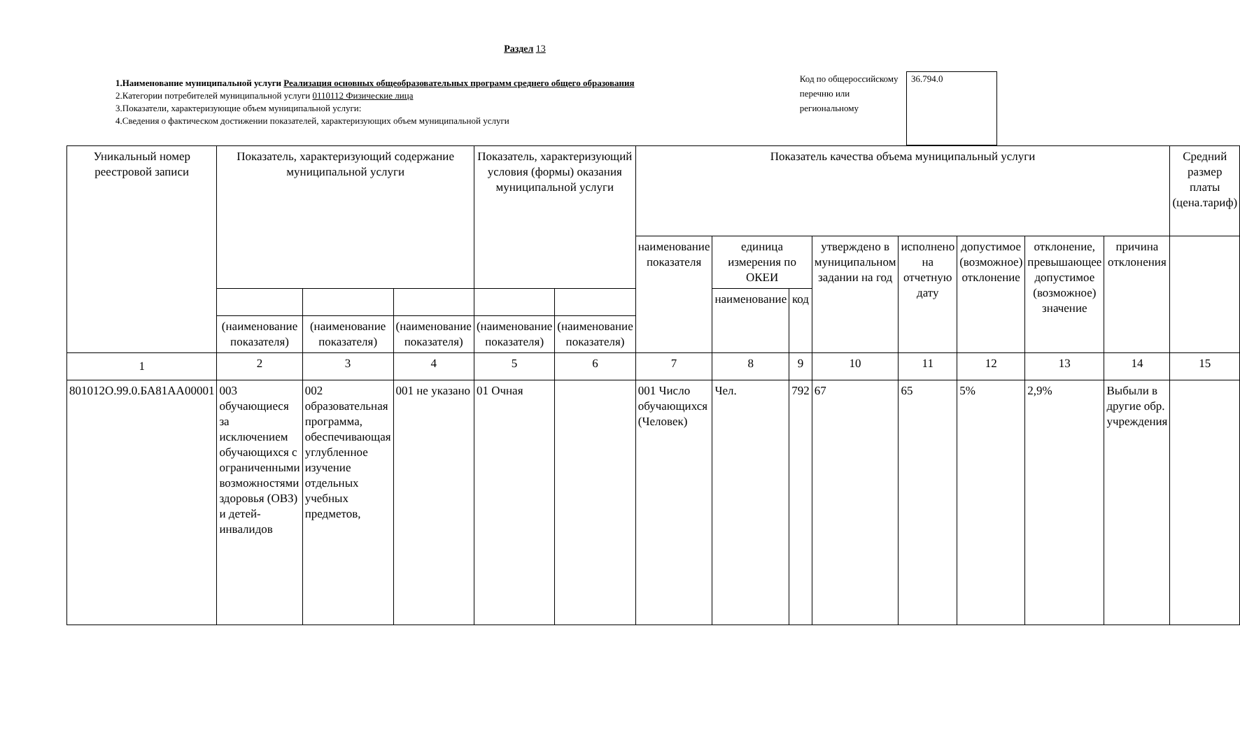Раздел 13
1.Наименование муниципальной услуги Реализация основных общеобразовательных программ среднего общего образования
2.Категории потребителей муниципальной услуги 0110112 Физические лица
3.Показатели, характеризующие объем муниципальной услуги:
4.Сведения о фактическом достижении показателей, характеризующих объем муниципальной услуги
Код по общероссийскому перечню или региональному
36.794.0
| Уникальный номер реестровой записи | Показатель, характеризующий содержание муниципальной услуги | | | Показатель, характеризующий условия (формы) оказания муниципальной услуги | | Показатель качества объема муниципальный услуги | | | | | | | | Средний размер платы (цена.тариф) |
| --- | --- | --- | --- | --- | --- | --- | --- | --- | --- | --- | --- | --- | --- | --- |
| | | | | | | наименование показателя | единица измерения по ОКЕИ | | утверждено в муниципальном задании на год | исполнено на отчетную дату | допустимое (возможное) отклонение | отклонение, превышающее допустимое (возможное) значение | причина отклонения | |
| | | | | | | | наименование | код | | | | | | |
| | (наименование показателя) | (наименование показателя) | (наименование показателя) | (наименование показателя) | (наименование показателя) | | | | | | | | | |
| 1 | 2 | 3 | 4 | 5 | 6 | 7 | 8 | 9 | 10 | 11 | 12 | 13 | 14 | 15 |
| 801012О.99.0.БА81АА00001 | 003 обучающиеся за исключением обучающихся с ограниченными возможностями здоровья (ОВЗ) и детей-инвалидов | 002 образовательная программа, обеспечивающая углубленное изучение отдельных учебных предметов, | 001 не указано | 01 Очная | | 001 Число обучающихся (Человек) | Чел. | 792 | 67 | 65 | 5% | 2,9% | Выбыли в другие обр. учреждения | |